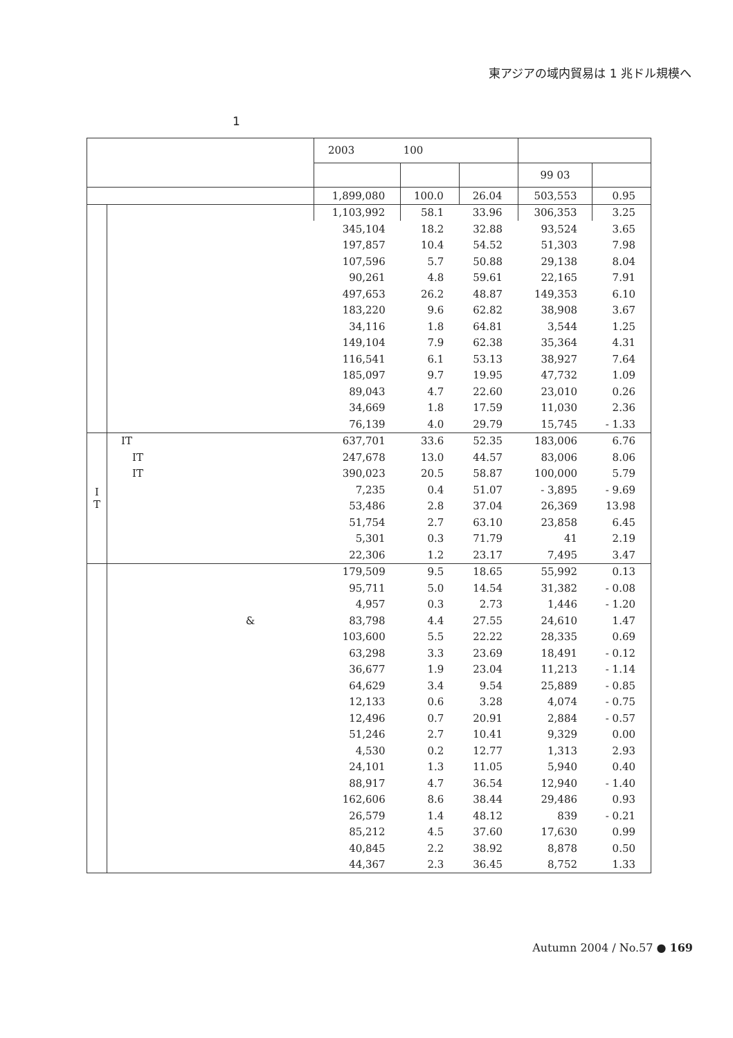東アジアの域内貿易は 1 兆ドル規模へ
1
| | | 2003 | 100 | | | |
| --- | --- | --- | --- | --- | --- | --- |
| | | | | | 99 03 | |
| | | 1,899,080 | 100.0 | 26.04 | 503,553 | 0.95 |
| | | 1,103,992 | 58.1 | 33.96 | 306,353 | 3.25 |
| | | 345,104 | 18.2 | 32.88 | 93,524 | 3.65 |
| | | 197,857 | 10.4 | 54.52 | 51,303 | 7.98 |
| | | 107,596 | 5.7 | 50.88 | 29,138 | 8.04 |
| | | 90,261 | 4.8 | 59.61 | 22,165 | 7.91 |
| | | 497,653 | 26.2 | 48.87 | 149,353 | 6.10 |
| | | 183,220 | 9.6 | 62.82 | 38,908 | 3.67 |
| | | 34,116 | 1.8 | 64.81 | 3,544 | 1.25 |
| | | 149,104 | 7.9 | 62.38 | 35,364 | 4.31 |
| | | 116,541 | 6.1 | 53.13 | 38,927 | 7.64 |
| | | 185,097 | 9.7 | 19.95 | 47,732 | 1.09 |
| | | 89,043 | 4.7 | 22.60 | 23,010 | 0.26 |
| | | 34,669 | 1.8 | 17.59 | 11,030 | 2.36 |
| | | 76,139 | 4.0 | 29.79 | 15,745 | - 1.33 |
| I T | IT | 637,701 | 33.6 | 52.35 | 183,006 | 6.76 |
| | IT | 247,678 | 13.0 | 44.57 | 83,006 | 8.06 |
| | IT | 390,023 | 20.5 | 58.87 | 100,000 | 5.79 |
| | | 7,235 | 0.4 | 51.07 | - 3,895 | - 9.69 |
| | | 53,486 | 2.8 | 37.04 | 26,369 | 13.98 |
| | | 51,754 | 2.7 | 63.10 | 23,858 | 6.45 |
| | | 5,301 | 0.3 | 71.79 | 41 | 2.19 |
| | | 22,306 | 1.2 | 23.17 | 7,495 | 3.47 |
| | | 179,509 | 9.5 | 18.65 | 55,992 | 0.13 |
| | | 95,711 | 5.0 | 14.54 | 31,382 | - 0.08 |
| | | 4,957 | 0.3 | 2.73 | 1,446 | - 1.20 |
| | & | 83,798 | 4.4 | 27.55 | 24,610 | 1.47 |
| | | 103,600 | 5.5 | 22.22 | 28,335 | 0.69 |
| | | 63,298 | 3.3 | 23.69 | 18,491 | - 0.12 |
| | | 36,677 | 1.9 | 23.04 | 11,213 | - 1.14 |
| | | 64,629 | 3.4 | 9.54 | 25,889 | - 0.85 |
| | | 12,133 | 0.6 | 3.28 | 4,074 | - 0.75 |
| | | 12,496 | 0.7 | 20.91 | 2,884 | - 0.57 |
| | | 51,246 | 2.7 | 10.41 | 9,329 | 0.00 |
| | | 4,530 | 0.2 | 12.77 | 1,313 | 2.93 |
| | | 24,101 | 1.3 | 11.05 | 5,940 | 0.40 |
| | | 88,917 | 4.7 | 36.54 | 12,940 | - 1.40 |
| | | 162,606 | 8.6 | 38.44 | 29,486 | 0.93 |
| | | 26,579 | 1.4 | 48.12 | 839 | - 0.21 |
| | | 85,212 | 4.5 | 37.60 | 17,630 | 0.99 |
| | | 40,845 | 2.2 | 38.92 | 8,878 | 0.50 |
| | | 44,367 | 2.3 | 36.45 | 8,752 | 1.33 |
Autumn 2004 / No.57 ● 169